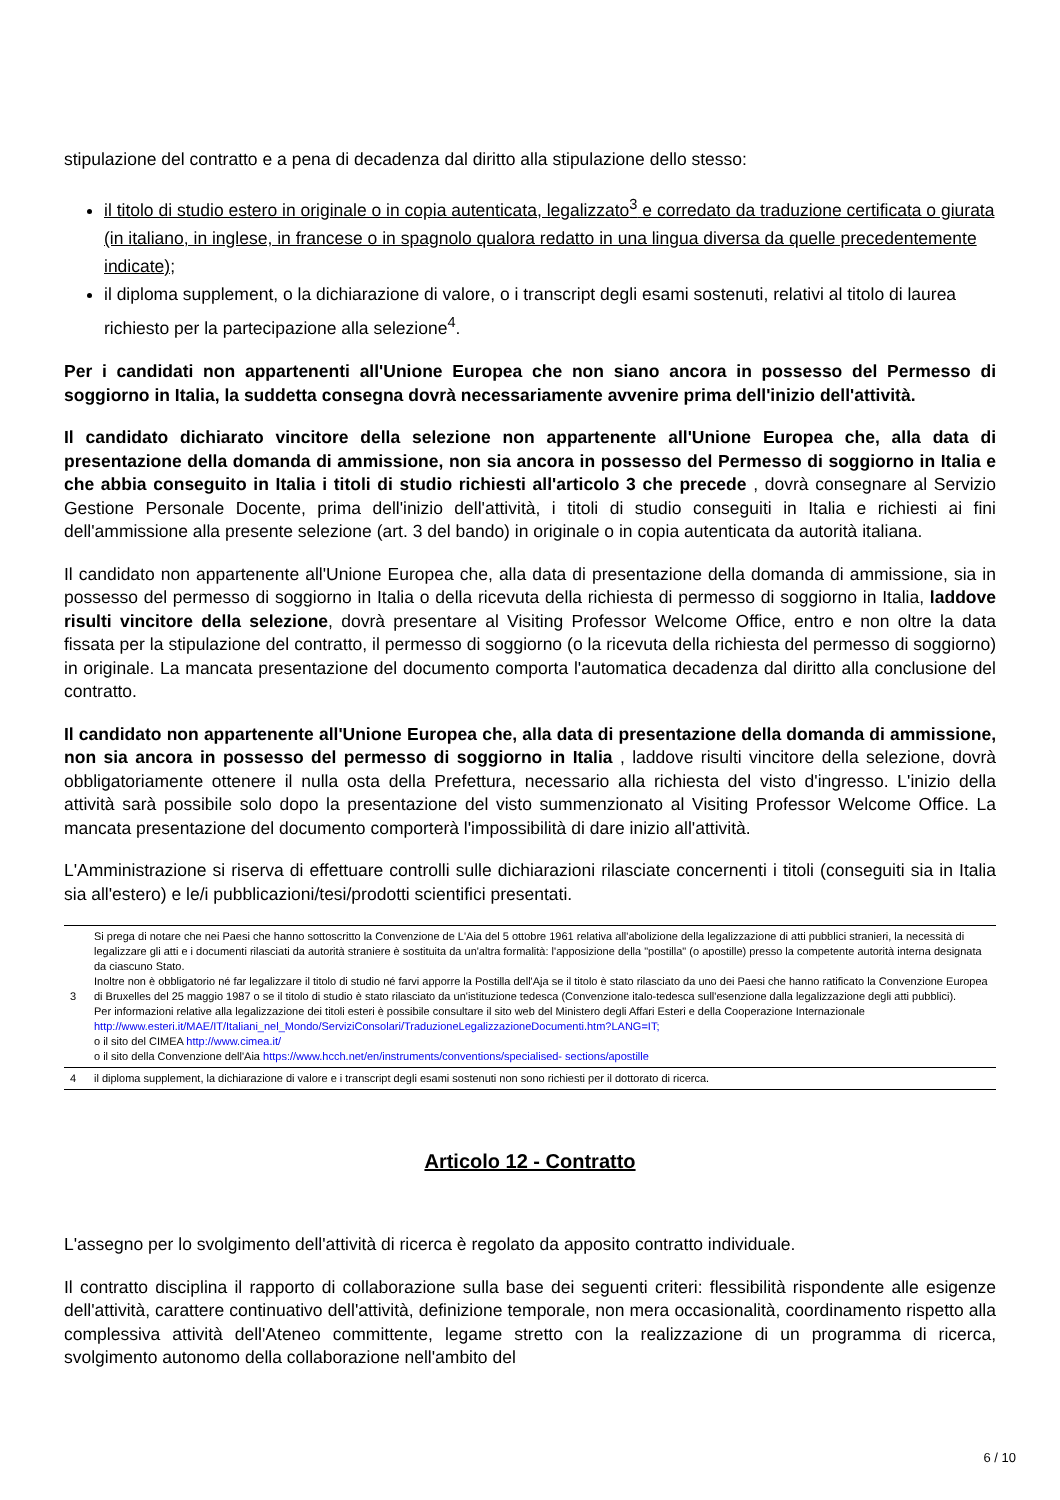stipulazione del contratto e a pena di decadenza dal diritto alla stipulazione dello stesso:
il titolo di studio estero in originale o in copia autenticata, legalizzato<sup>3</sup> e corredato da traduzione certificata o giurata (in italiano, in inglese, in francese o in spagnolo qualora redatto in una lingua diversa da quelle precedentemente indicate);
il diploma supplement, o la dichiarazione di valore, o i transcript degli esami sostenuti, relativi al titolo di laurea richiesto per la partecipazione alla selezione<sup>4</sup>.
Per i candidati non appartenenti all'Unione Europea che non siano ancora in possesso del Permesso di soggiorno in Italia, la suddetta consegna dovrà necessariamente avvenire prima dell'inizio dell'attività.
Il candidato dichiarato vincitore della selezione non appartenente all'Unione Europea che, alla data di presentazione della domanda di ammissione, non sia ancora in possesso del Permesso di soggiorno in Italia e che abbia conseguito in Italia i titoli di studio richiesti all'articolo 3 che precede , dovrà consegnare al Servizio Gestione Personale Docente, prima dell'inizio dell'attività, i titoli di studio conseguiti in Italia e richiesti ai fini dell'ammissione alla presente selezione (art. 3 del bando) in originale o in copia autenticata da autorità italiana.
Il candidato non appartenente all'Unione Europea che, alla data di presentazione della domanda di ammissione, sia in possesso del permesso di soggiorno in Italia o della ricevuta della richiesta di permesso di soggiorno in Italia, laddove risulti vincitore della selezione, dovrà presentare al Visiting Professor Welcome Office, entro e non oltre la data fissata per la stipulazione del contratto, il permesso di soggiorno (o la ricevuta della richiesta del permesso di soggiorno) in originale. La mancata presentazione del documento comporta l'automatica decadenza dal diritto alla conclusione del contratto.
Il candidato non appartenente all'Unione Europea che, alla data di presentazione della domanda di ammissione, non sia ancora in possesso del permesso di soggiorno in Italia , laddove risulti vincitore della selezione, dovrà obbligatoriamente ottenere il nulla osta della Prefettura, necessario alla richiesta del visto d'ingresso. L'inizio della attività sarà possibile solo dopo la presentazione del visto summenzionato al Visiting Professor Welcome Office. La mancata presentazione del documento comporterà l'impossibilità di dare inizio all'attività.
L'Amministrazione si riserva di effettuare controlli sulle dichiarazioni rilasciate concernenti i titoli (conseguiti sia in Italia sia all'estero) e le/i pubblicazioni/tesi/prodotti scientifici presentati.
| 3 | Si prega di notare che nei Paesi che hanno sottoscritto la Convenzione de L'Aia del 5 ottobre 1961 relativa all'abolizione della legalizzazione di atti pubblici stranieri, la necessità di legalizzare gli atti e i documenti rilasciati da autorità straniere è sostituita da un'altra formalità: l'apposizione della "postilla" (o apostille) presso la competente autorità interna designata da ciascuno Stato. Inoltre non è obbligatorio né far legalizzare il titolo di studio né farvi apporre la Postilla dell'Aja se il titolo è stato rilasciato da uno dei Paesi che hanno ratificato la Convenzione Europea di Bruxelles del 25 maggio 1987 o se il titolo di studio è stato rilasciato da un'istituzione tedesca (Convenzione italo-tedesca sull'esenzione dalla legalizzazione degli atti pubblici). Per informazioni relative alla legalizzazione dei titoli esteri è possibile consultare il sito web del Ministero degli Affari Esteri e della Cooperazione Internazionale http://www.esteri.it/MAE/IT/Italiani_nel_Mondo/ServiziConsolari/TraduzioneLegalizzazioneDocumenti.htm?LANG=IT; o il sito del CIMEA http://www.cimea.it/ o il sito della Convenzione dell'Aia https://www.hcch.net/en/instruments/conventions/specialised- sections/apostille |
| 4 | il diploma supplement, la dichiarazione di valore e i transcript degli esami sostenuti non sono richiesti per il dottorato di ricerca. |
Articolo 12 - Contratto
L'assegno per lo svolgimento dell'attività di ricerca è regolato da apposito contratto individuale.
Il contratto disciplina il rapporto di collaborazione sulla base dei seguenti criteri: flessibilità rispondente alle esigenze dell'attività, carattere continuativo dell'attività, definizione temporale, non mera occasionalità, coordinamento rispetto alla complessiva attività dell'Ateneo committente, legame stretto con la realizzazione di un programma di ricerca, svolgimento autonomo della collaborazione nell'ambito del
6 / 10